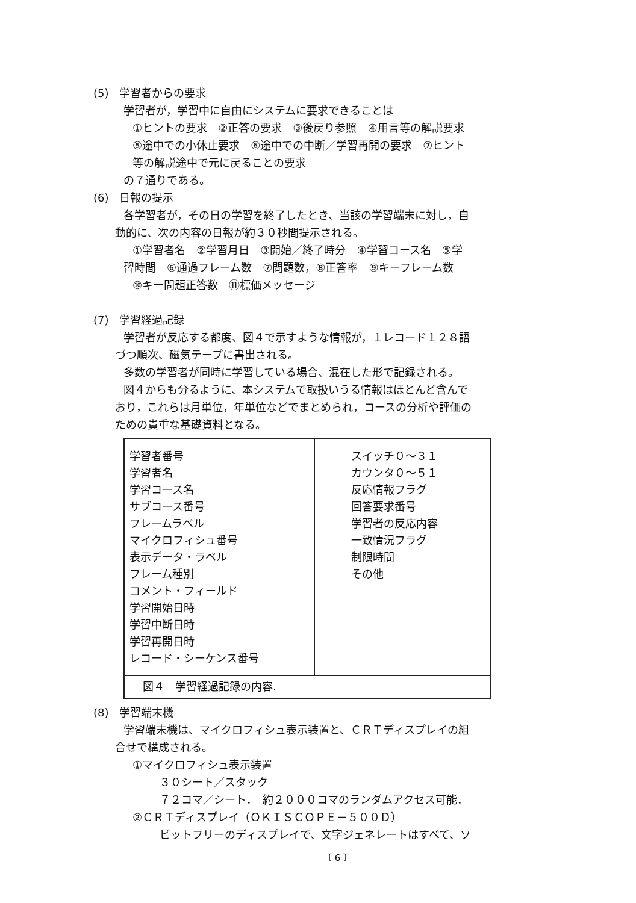(5)　学習者からの要求
学習者が，学習中に自由にシステムに要求できることは
①ヒントの要求　②正答の要求　③後戻り参照　④用言等の解説要求
⑤途中での小休止要求　⑥途中での中断／学習再開の要求　⑦ヒント
等の解説途中で元に戻ることの要求
の７通りである。
(6)　日報の提示
各学習者が，その日の学習を終了したとき、当該の学習端末に対し，自
動的に、次の内容の日報が約３０秒間提示される。
①学習者名　②学習月日　③開始／終了時分　④学習コース名　⑤学
習時間　⑥通過フレーム数　⑦問題数，⑧正答率　⑨キーフレーム数
⑩キー問題正答数　⑪標価メッセージ
(7)　学習経過記録
学習者が反応する都度、図４で示すような情報が，１レコード１２８語
づつ順次、磁気テープに書出される。
多数の学習者が同時に学習している場合、混在した形で記録される。
図４からも分るように、本システムで取扱いうる情報はほとんど含んで
おり，これらは月単位，年単位などでまとめられ，コースの分析や評価の
ための貴重な基礎資料となる。
| 学習者番号 学習者名 学習コース名 サブコース番号 フレームラベル マイクロフィシュ番号 表示データ・ラベル フレーム種別 コメント・フィールド 学習開始日時 学習中断日時 学習再開日時 レコード・シーケンス番号 | スイッチ０～３１ カウンタ０～５１ 反応情報フラグ 回答要求番号 学習者の反応内容 一致情況フラグ 制限時間 その他 |
| 図４ 学習経過記録の内容. | |
(8)　学習端末機
学習端末機は、マイクロフィシュ表示装置と、ＣＲＴディスプレイの組
合せで構成される。
①マイクロフィシュ表示装置
３０シート／スタック
７２コマ／シート．　約２０００コマのランダムアクセス可能．
②ＣＲＴディスプレイ（ＯＫＩＳＣＯＰＥ－５００Ｄ）
ビットフリーのディスプレイで、文字ジェネレートはすべて、ソ
〔 6 〕